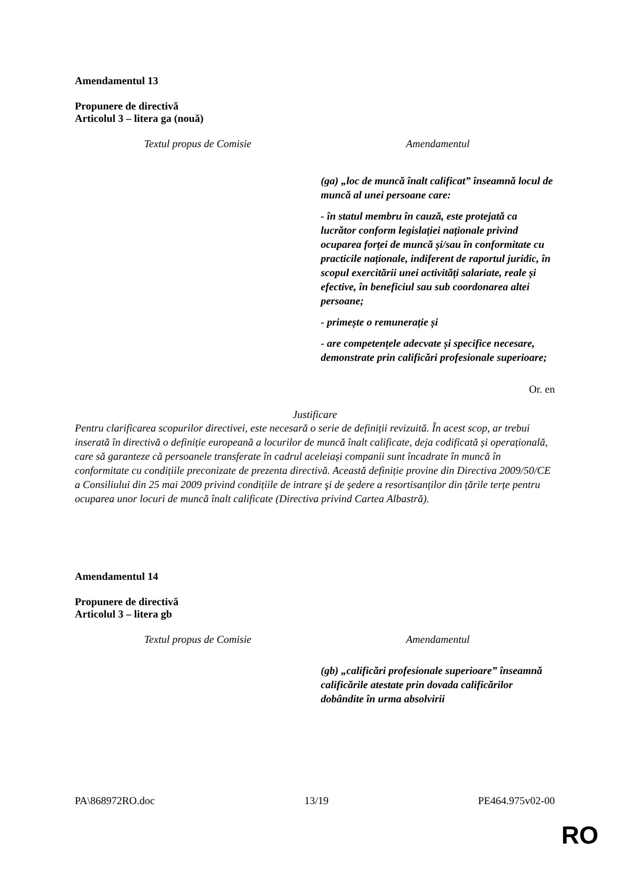Amendamentul 13
Propunere de directivă
Articolul 3 – litera ga (nouă)
| Textul propus de Comisie | Amendamentul |
| --- | --- |
| | (ga) „loc de muncă înalt calificat” înseamnă locul de muncă al unei persoane care: - în statul membru în cauză, este protejată ca lucrător conform legislației naționale privind ocuparea forței de muncă și/sau în conformitate cu practicile naționale, indiferent de raportul juridic, în scopul exercitării unei activități salariate, reale și efective, în beneficiul sau sub coordonarea altei persoane; - primește o remunerație și - are competențele adecvate și specifice necesare, demonstrate prin calificări profesionale superioare; |
Or. en
Justificare
Pentru clarificarea scopurilor directivei, este necesară o serie de definiții revizuită. În acest scop, ar trebui inserată în directivă o definiție europeană a locurilor de muncă înalt calificate, deja codificată și operațională, care să garanteze că persoanele transferate în cadrul aceleiași companii sunt încadrate în muncă în conformitate cu condițiile preconizate de prezenta directivă. Această definiție provine din Directiva 2009/50/CE a Consiliului din 25 mai 2009 privind condițiile de intrare şi de şedere a resortisanților din țările terțe pentru ocuparea unor locuri de muncă înalt calificate (Directiva privind Cartea Albastră).
Amendamentul 14
Propunere de directivă
Articolul 3 – litera gb
| Textul propus de Comisie | Amendamentul |
| --- | --- |
| | (gb) „calificări profesionale superioare” înseamnă calificările atestate prin dovada calificărilor dobândite în urma absolvirii |
PA\868972RO.doc 13/19 PE464.975v02-00
RO